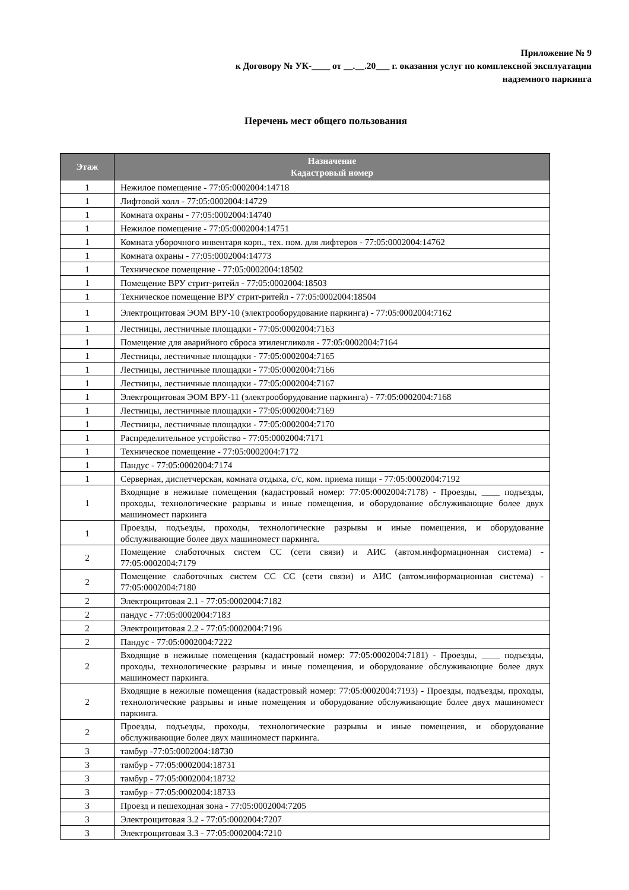Приложение № 9
к Договору № УК-____ от __.__.20___ г. оказания услуг по комплексной эксплуатации
надземного паркинга
Перечень мест общего пользования
| Этаж | Назначение Кадастровый номер |
| --- | --- |
| 1 | Нежилое помещение - 77:05:0002004:14718 |
| 1 | Лифтовой холл - 77:05:0002004:14729 |
| 1 | Комната охраны - 77:05:0002004:14740 |
| 1 | Нежилое помещение - 77:05:0002004:14751 |
| 1 | Комната уборочного инвентаря корп., тех. пом. для лифтеров - 77:05:0002004:14762 |
| 1 | Комната охраны - 77:05:0002004:14773 |
| 1 | Техническое помещение - 77:05:0002004:18502 |
| 1 | Помещение ВРУ стрит-ритейл - 77:05:0002004:18503 |
| 1 | Техническое помещение ВРУ стрит-ритейл - 77:05:0002004:18504 |
| 1 | Электрощитовая ЭОМ ВРУ-10 (электрооборудование паркинга) - 77:05:0002004:7162 |
| 1 | Лестницы, лестничные площадки - 77:05:0002004:7163 |
| 1 | Помещение для аварийного сброса этиленгликоля - 77:05:0002004:7164 |
| 1 | Лестницы, лестничные площадки - 77:05:0002004:7165 |
| 1 | Лестницы, лестничные площадки - 77:05:0002004:7166 |
| 1 | Лестницы, лестничные площадки - 77:05:0002004:7167 |
| 1 | Электрощитовая ЭОМ ВРУ-11 (электрооборудование паркинга) - 77:05:0002004:7168 |
| 1 | Лестницы, лестничные площадки - 77:05:0002004:7169 |
| 1 | Лестницы, лестничные площадки - 77:05:0002004:7170 |
| 1 | Распределительное устройство - 77:05:0002004:7171 |
| 1 | Техническое помещение - 77:05:0002004:7172 |
| 1 | Пандус - 77:05:0002004:7174 |
| 1 | Серверная, диспетчерская, комната отдыха, с/с, ком. приема пищи - 77:05:0002004:7192 |
| 1 | Входящие в нежилые помещения (кадастровый номер: 77:05:0002004:7178) - Проезды, ____ подъезды, проходы, технологические разрывы и иные помещения, и оборудование обслуживающие более двух машиномест паркинга |
| 1 | Проезды, подъезды, проходы, технологические разрывы и иные помещения, и оборудование обслуживающие более двух машиномест паркинга. |
| 2 | Помещение слаботочных систем СС (сети связи) и АИС (автом.информационная система) - 77:05:0002004:7179 |
| 2 | Помещение слаботочных систем СС СС (сети связи) и АИС (автом.информационная система) - 77:05:0002004:7180 |
| 2 | Электрощитовая 2.1 - 77:05:0002004:7182 |
| 2 | пандус - 77:05:0002004:7183 |
| 2 | Электрощитовая 2.2 - 77:05:0002004:7196 |
| 2 | Пандус - 77:05:0002004:7222 |
| 2 | Входящие в нежилые помещения (кадастровый номер: 77:05:0002004:7181) - Проезды, ____ подъезды, проходы, технологические разрывы и иные помещения, и оборудование обслуживающие более двух машиномест паркинга. |
| 2 | Входящие в нежилые помещения (кадастровый номер: 77:05:0002004:7193) - Проезды, подъезды, проходы, технологические разрывы и иные помещения и оборудование обслуживающие более двух машиномест паркинга. |
| 2 | Проезды, подъезды, проходы, технологические разрывы и иные помещения, и оборудование обслуживающие более двух машиномест паркинга. |
| 3 | тамбур -77:05:0002004:18730 |
| 3 | тамбур - 77:05:0002004:18731 |
| 3 | тамбур - 77:05:0002004:18732 |
| 3 | тамбур - 77:05:0002004:18733 |
| 3 | Проезд и пешеходная зона - 77:05:0002004:7205 |
| 3 | Электрощитовая 3.2 - 77:05:0002004:7207 |
| 3 | Электрощитовая 3.3 - 77:05:0002004:7210 |